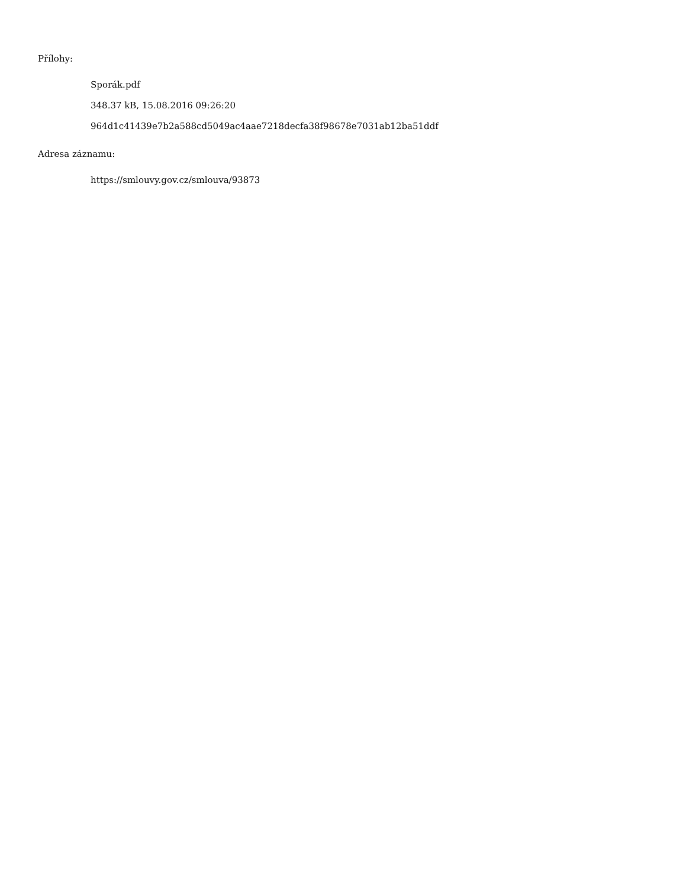Přílohy:
Sporák.pdf
348.37 kB, 15.08.2016 09:26:20
964d1c41439e7b2a588cd5049ac4aae7218decfa38f98678e7031ab12ba51ddf
Adresa záznamu:
https://smlouvy.gov.cz/smlouva/93873